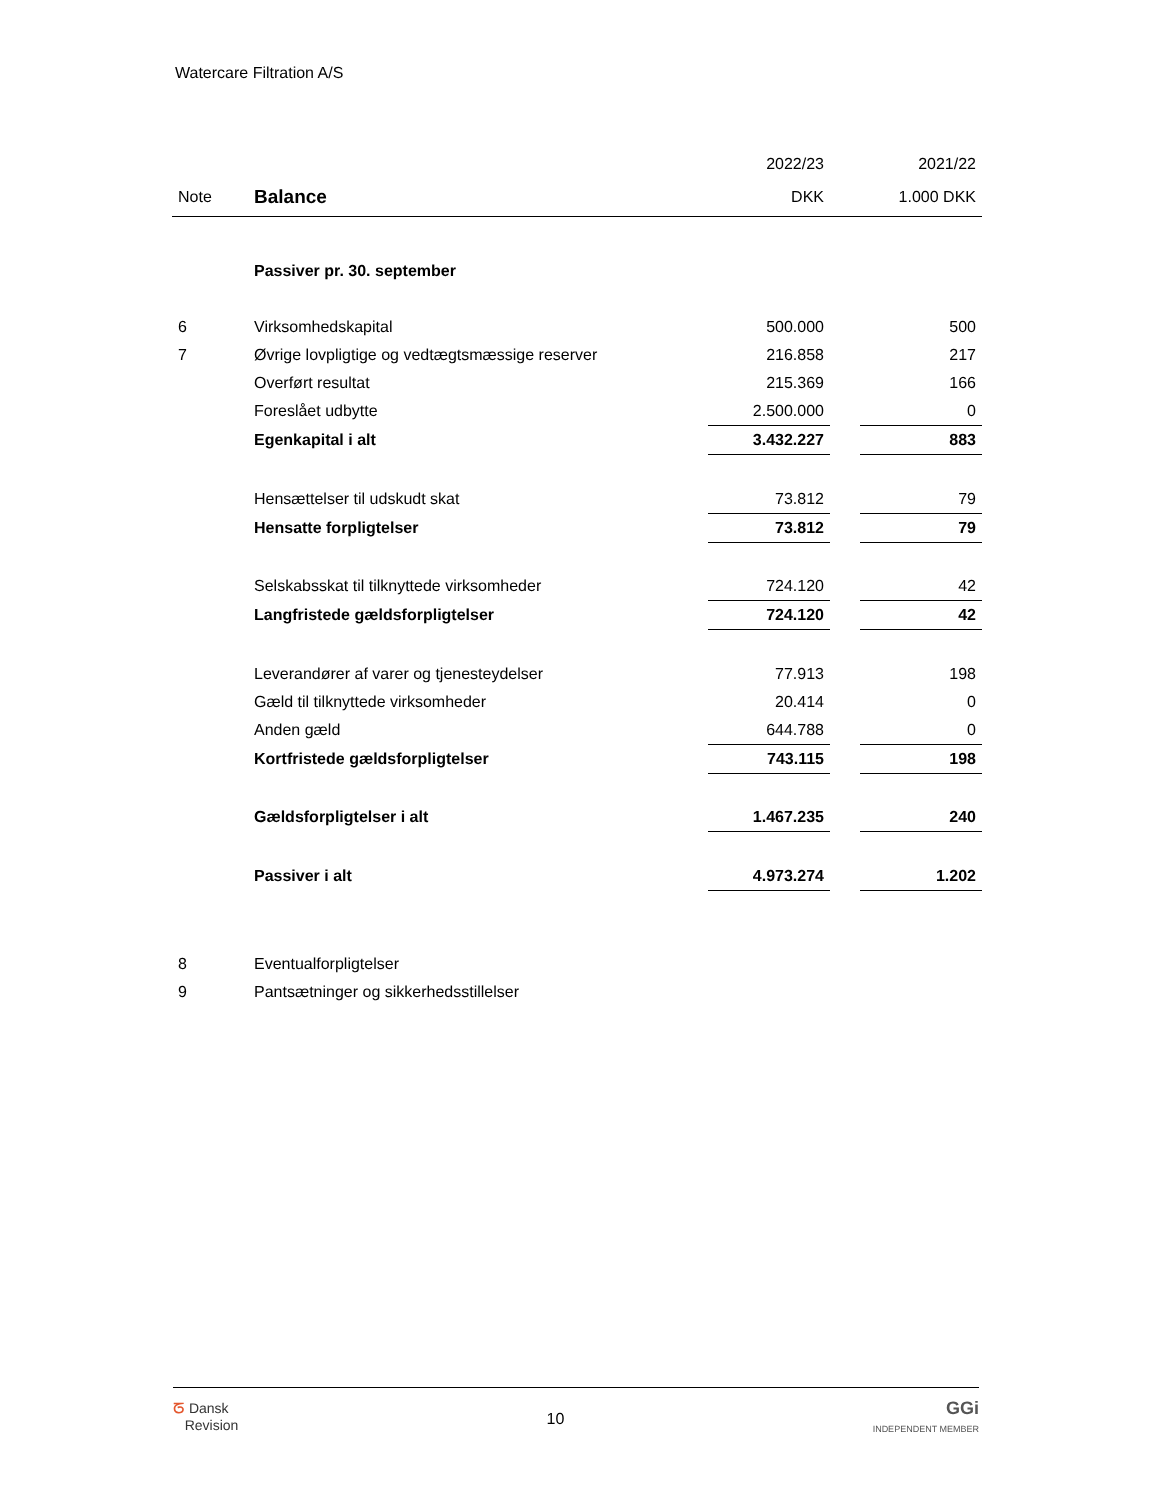Watercare Filtration A/S
| | | 2022/23 | | 2021/22 |
| --- | --- | --- | --- | --- |
| Note | Balance | DKK | | 1.000 DKK |
| | Passiver pr. 30. september | | | |
| 6 | Virksomhedskapital | 500.000 | | 500 |
| 7 | Øvrige lovpligtige og vedtægtsmæssige reserver | 216.858 | | 217 |
| | Overført resultat | 215.369 | | 166 |
| | Foreslået udbytte | 2.500.000 | | 0 |
| | Egenkapital i alt | 3.432.227 | | 883 |
| | Hensættelser til udskudt skat | 73.812 | | 79 |
| | Hensatte forpligtelser | 73.812 | | 79 |
| | Selskabsskat til tilknyttede virksomheder | 724.120 | | 42 |
| | Langfristede gældsforpligtelser | 724.120 | | 42 |
| | Leverandører af varer og tjenesteydelser | 77.913 | | 198 |
| | Gæld til tilknyttede virksomheder | 20.414 | | 0 |
| | Anden gæld | 644.788 | | 0 |
| | Kortfristede gældsforpligtelser | 743.115 | | 198 |
| | Gældsforpligtelser i alt | 1.467.235 | | 240 |
| | Passiver i alt | 4.973.274 | | 1.202 |
| 8 | Eventualforpligtelser | | | |
| 9 | Pantsætninger og sikkerhedsstillelser | | | |
ᘔ Dansk
Revision
10
GGi
INDEPENDENT MEMBER